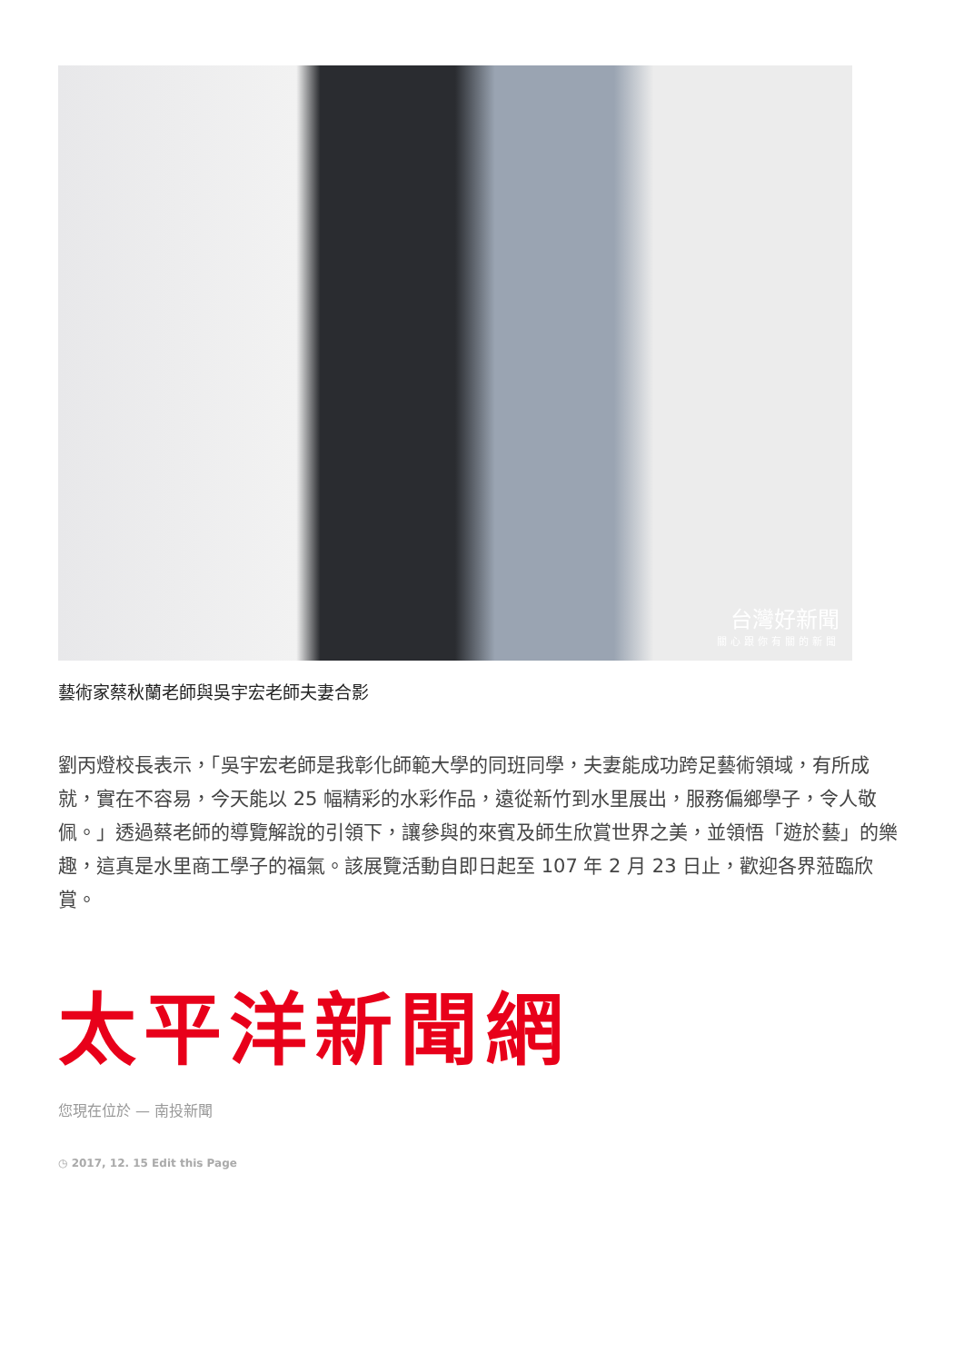台灣好新聞
關心跟你有關的新聞
藝術家蔡秋蘭老師與吳宇宏老師夫妻合影
劉丙燈校長表示，「吳宇宏老師是我彰化師範大學的同班同學，夫妻能成功跨足藝術領域，有所成就，實在不容易，今天能以 25 幅精彩的水彩作品，遠從新竹到水里展出，服務偏鄉學子，令人敬佩。」透過蔡老師的導覽解說的引領下，讓參與的來賓及師生欣賞世界之美，並領悟「遊於藝」的樂趣，這真是水里商工學子的福氣。該展覽活動自即日起至 107 年 2 月 23 日止，歡迎各界蒞臨欣賞。
太平洋新聞網
您現在位於 — 南投新聞
◷ 2017, 12. 15 Edit this Page